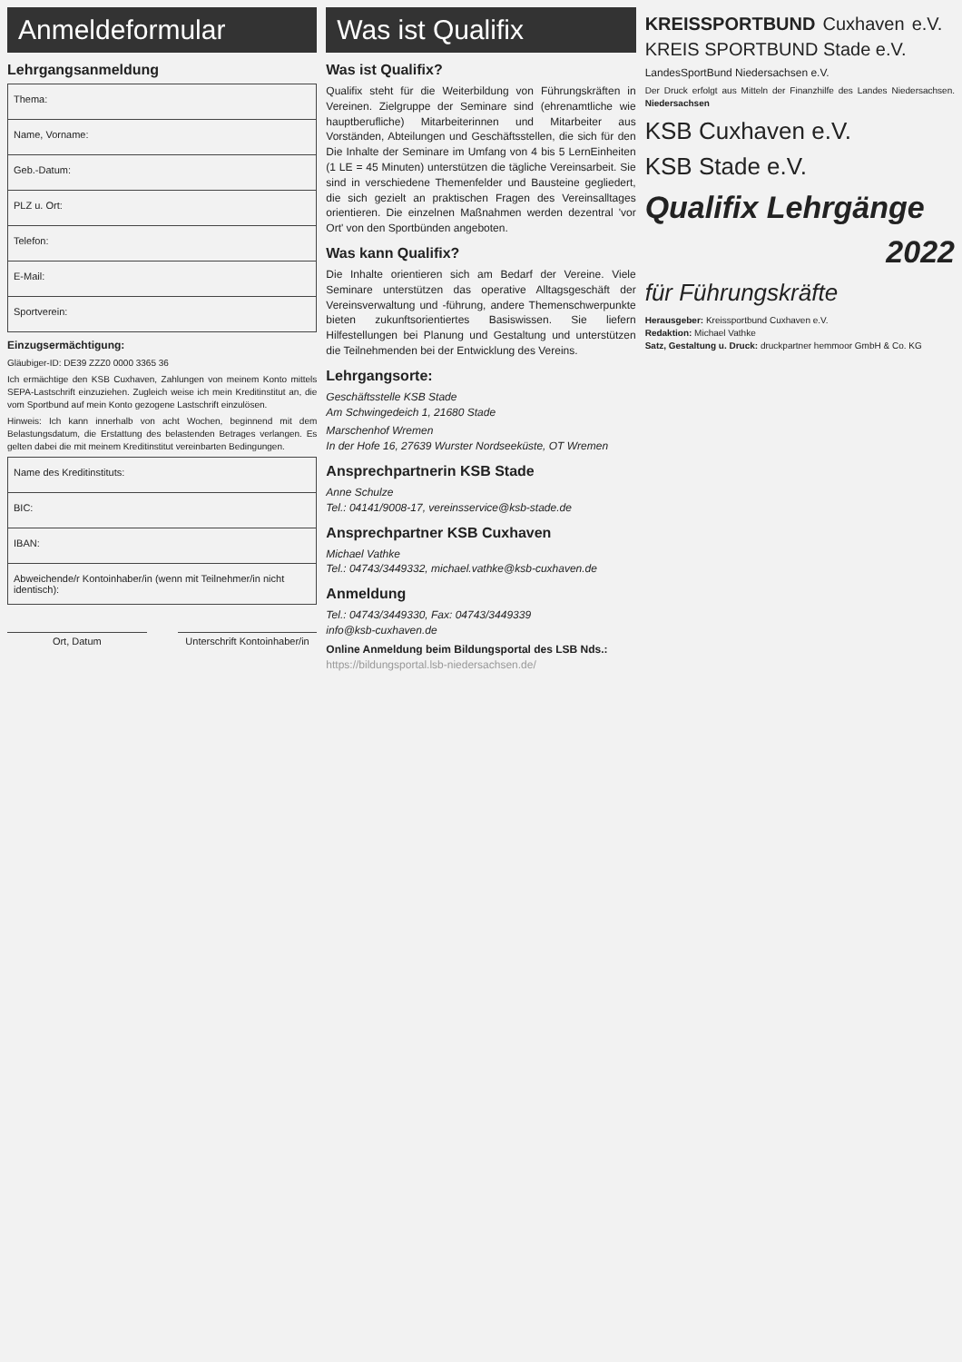Anmeldeformular
Lehrgangsanmeldung
| Thema: |
| Name, Vorname: |
| Geb.-Datum: |
| PLZ u. Ort: |
| Telefon: |
| E-Mail: |
| Sportverein: |
Einzugsermächtigung:
Gläubiger-ID: DE39 ZZZ0 0000 3365 36
Ich ermächtige den KSB Cuxhaven, Zahlungen von meinem Konto mittels SEPA-Lastschrift einzuziehen. Zugleich weise ich mein Kreditinstitut an, die vom Sportbund auf mein Konto gezogene Lastschrift einzulösen.
Hinweis: Ich kann innerhalb von acht Wochen, beginnend mit dem Belastungsdatum, die Erstattung des belastenden Betrages verlangen. Es gelten dabei die mit meinem Kreditinstitut vereinbarten Bedingungen.
| Name des Kreditinstituts: |
| BIC: |
| IBAN: |
| Abweichende/r Kontoinhaber/in (wenn mit Teilnehmer/in nicht identisch): |
Ort, Datum Unterschrift Kontoinhaber/in
Was ist Qualifix
Was ist Qualifix?
Qualifix steht für die Weiterbildung von Führungskräften in Vereinen. Zielgruppe der Seminare sind (ehrenamtliche wie hauptberufliche) Mitarbeiterinnen und Mitarbeiter aus Vorständen, Abteilungen und Geschäftsstellen, die sich für den Die Inhalte der Seminare im Umfang von 4 bis 5 LernEinheiten (1 LE = 45 Minuten) unterstützen die tägliche Vereinsarbeit. Sie sind in verschiedene Themenfelder und Bausteine gegliedert, die sich gezielt an praktischen Fragen des Vereinsalltages orientieren. Die einzelnen Maßnahmen werden dezentral 'vor Ort' von den Sportbünden angeboten.
Was kann Qualifix?
Die Inhalte orientieren sich am Bedarf der Vereine. Viele Seminare unterstützen das operative Alltagsgeschäft der Vereinsverwaltung und -führung, andere Themenschwerpunkte bieten zukunftsorientiertes Basiswissen. Sie liefern Hilfestellungen bei Planung und Gestaltung und unterstützen die Teilnehmenden bei der Entwicklung des Vereins.
Lehrgangsorte:
Geschäftsstelle KSB Stade
Am Schwingedeich 1, 21680 Stade
Marschenhof Wremen
In der Hofe 16, 27639 Wurster Nordseeküste, OT Wremen
Ansprechpartnerin KSB Stade
Anne Schulze
Tel.: 04141/9008-17, vereinsservice@ksb-stade.de
Ansprechpartner KSB Cuxhaven
Michael Vathke
Tel.: 04743/3449332, michael.vathke@ksb-cuxhaven.de
Anmeldung
Tel.: 04743/3449330, Fax: 04743/3449339
info@ksb-cuxhaven.de
Online Anmeldung beim Bildungsportal des LSB Nds.:
https://bildungsportal.lsb-niedersachsen.de/
KREISSPORTBUND Cuxhaven e.V. KREIS SPORTBUND Stade e.V.
LandesSportBund Niedersachsen e.V.
Der Druck erfolgt aus Mitteln der Finanzhilfe des Landes Niedersachsen. Niedersachsen
KSB Cuxhaven e.V.
KSB Stade e.V.
Qualifix Lehrgänge
2022
für Führungskräfte
Herausgeber: Kreissportbund Cuxhaven e.V.
Redaktion: Michael Vathke
Satz, Gestaltung u. Druck: druckpartner hemmoor GmbH & Co. KG